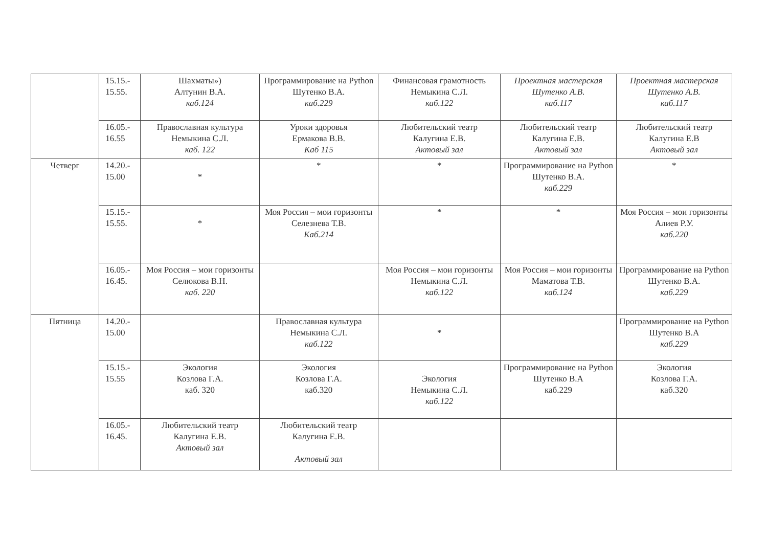| | 15.15.- 15.55. | Шахматы») Алтунин В.А. каб.124 | Программирование на Python Шутенко В.А. каб.229 | Финансовая грамотность Немыкина С.Л. каб.122 | Проектная мастерская Шутенко А.В. каб.117 | Проектная мастерская Шутенко А.В. каб.117 |
| | 16.05.- 16.55 | Православная культура Немыкина С.Л. каб. 122 | Уроки здоровья Ермакова В.В. Каб 115 | Любительский театр Калугина Е.В. Актовый зал | Любительский театр Калугина Е.В. Актовый зал | Любительский театр Калугина Е.В Актовый зал |
| Четверг | 14.20.- 15.00 | * | * | * | Программирование на Python Шутенко В.А. каб.229 | * |
| | 15.15.- 15.55. | * | Моя Россия – мои горизонты Селезнева Т.В. Каб.214 | * | * | Моя Россия – мои горизонты Алиев Р.У. каб.220 |
| | 16.05.- 16.45. | Моя Россия – мои горизонты Селюкова В.Н. каб. 220 | | Моя Россия – мои горизонты Немыкина С.Л. каб.122 | Моя Россия – мои горизонты Маматова Т.В. каб.124 | Программирование на Python Шутенко В.А. каб.229 |
| Пятница | 14.20.- 15.00 | | Православная культура Немыкина С.Л. каб.122 | * | | Программирование на Python Шутенко В.А каб.229 |
| | 15.15.- 15.55 | Экология Козлова Г.А. каб. 320 | Экология Козлова Г.А. каб.320 | Экология Немыкина С.Л. каб.122 | Программирование на Python Шутенко В.А каб.229 | Экология Козлова Г.А. каб.320 |
| | 16.05.- 16.45. | Любительский театр Калугина Е.В. Актовый зал | Любительский театр Калугина Е.В. Актовый зал | | | |